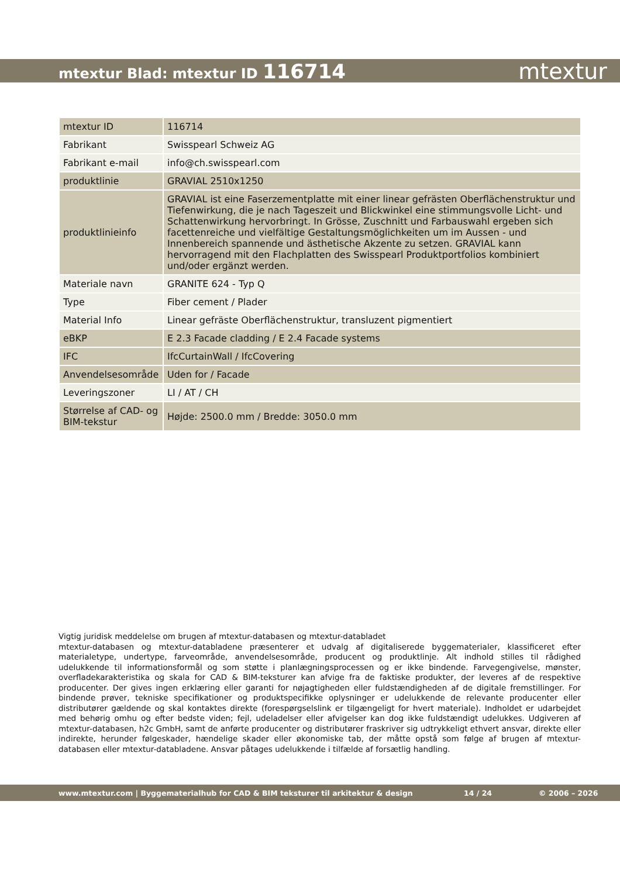mtextur Blad: mtextur ID 116714
mtextur
| mtextur ID | 116714 |
| Fabrikant | Swisspearl Schweiz AG |
| Fabrikant e-mail | info@ch.swisspearl.com |
| produktlinie | GRAVIAL 2510x1250 |
| produktlinieinfo | GRAVIAL ist eine Faserzementplatte mit einer linear gefrästen Oberflächenstruktur und Tiefenwirkung, die je nach Tageszeit und Blickwinkel eine stimmungsvolle Licht- und Schattenwirkung hervorbringt. In Grösse, Zuschnitt und Farbauswahl ergeben sich facettenreiche und vielfältige Gestaltungsmöglichkeiten um im Aussen - und Innenbereich spannende und ästhetische Akzente zu setzen. GRAVIAL kann hervorragend mit den Flachplatten des Swisspearl Produktportfolios kombiniert und/oder ergänzt werden. |
| Materiale navn | GRANITE 624 - Typ Q |
| Type | Fiber cement / Plader |
| Material Info | Linear gefräste Oberflächenstruktur, transluzent pigmentiert |
| eBKP | E 2.3 Facade cladding / E 2.4 Facade systems |
| IFC | IfcCurtainWall / IfcCovering |
| Anvendelsesområde | Uden for / Facade |
| Leveringszoner | LI / AT / CH |
| Størrelse af CAD- og BIM-tekstur | Højde: 2500.0 mm / Bredde: 3050.0 mm |
Vigtig juridisk meddelelse om brugen af mtextur-databasen og mtextur-databladet
mtextur-databasen og mtextur-databladene præsenterer et udvalg af digitaliserede byggematerialer, klassificeret efter materialetype, undertype, farveområde, anvendelsesområde, producent og produktlinje. Alt indhold stilles til rådighed udelukkende til informationsformål og som støtte i planlægningsprocessen og er ikke bindende. Farvegengivelse, mønster, overfladekarakteristika og skala for CAD & BIM-teksturer kan afvige fra de faktiske produkter, der leveres af de respektive producenter. Der gives ingen erklæring eller garanti for nøjagtigheden eller fuldstændigheden af de digitale fremstillinger. For bindende prøver, tekniske specifikationer og produktspecifikke oplysninger er udelukkende de relevante producenter eller distributører gældende og skal kontaktes direkte (forespørgselslink er tilgængeligt for hvert materiale). Indholdet er udarbejdet med behørig omhu og efter bedste viden; fejl, udeladelser eller afvigelser kan dog ikke fuldstændigt udelukkes. Udgiveren af mtextur-databasen, h2c GmbH, samt de anførte producenter og distributører fraskriver sig udtrykkeligt ethvert ansvar, direkte eller indirekte, herunder følgeskader, hændelige skader eller økonomiske tab, der måtte opstå som følge af brugen af mtextur-databasen eller mtextur-databladene. Ansvar påtages udelukkende i tilfælde af forsætlig handling.
www.mtextur.com | Byggematerialhub for CAD & BIM teksturer til arkitektur & design 14 / 24 © 2006 – 2026